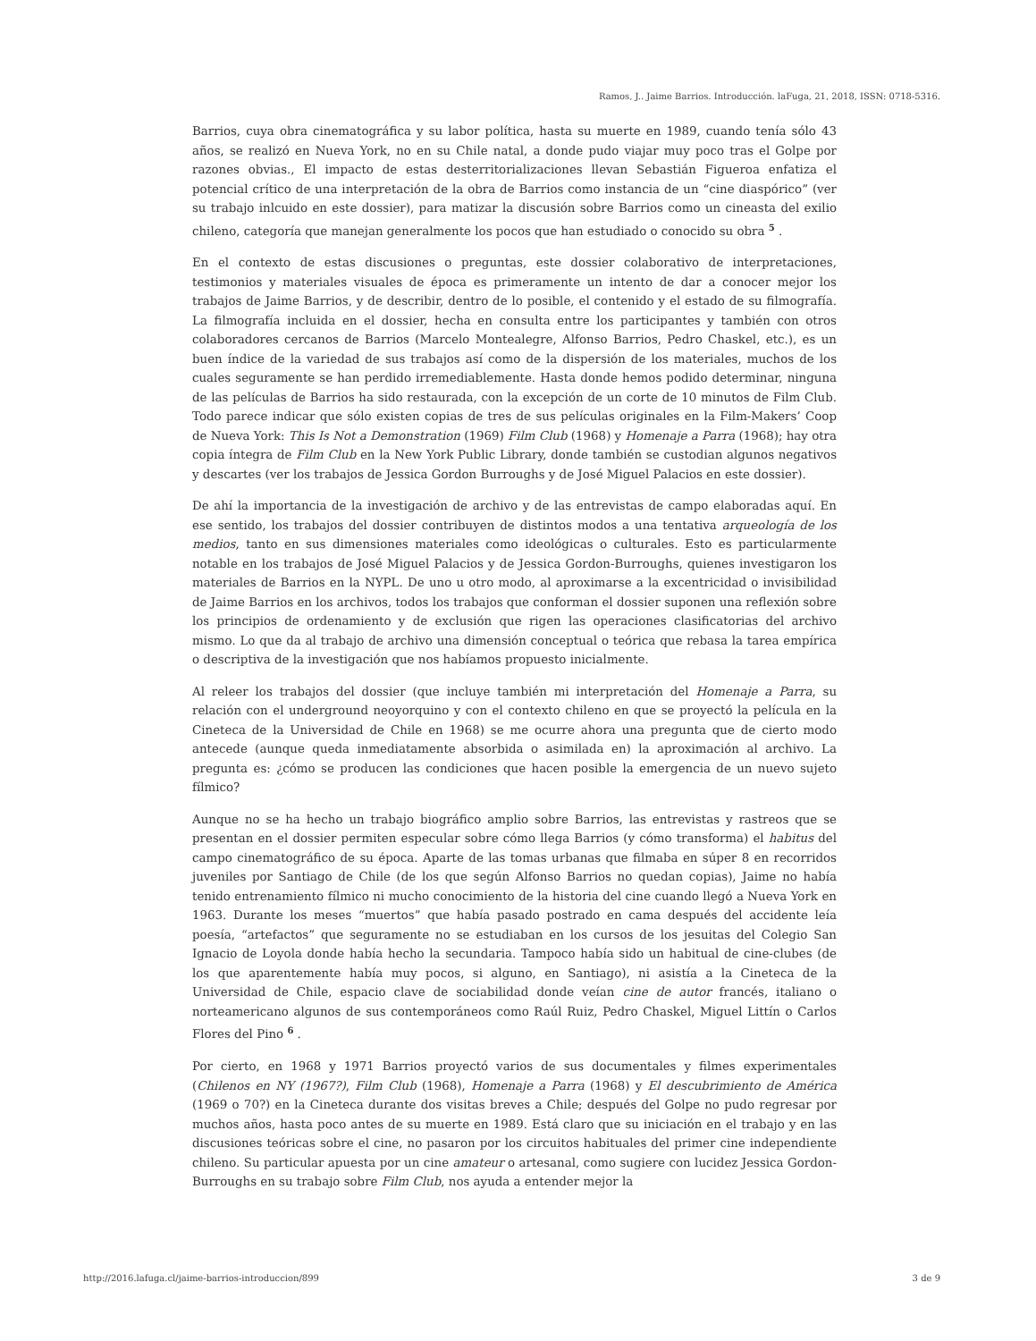Ramos, J.. Jaime Barrios. Introducción. laFuga, 21, 2018, ISSN: 0718-5316.
Barrios, cuya obra cinematográfica y su labor política, hasta su muerte en 1989, cuando tenía sólo 43 años, se realizó en Nueva York, no en su Chile natal, a donde pudo viajar muy poco tras el Golpe por razones obvias., El impacto de estas desterritorializaciones llevan Sebastián Figueroa enfatiza el potencial crítico de una interpretación de la obra de Barrios como instancia de un “cine diaspórico” (ver su trabajo inlcuido en este dossier), para matizar la discusión sobre Barrios como un cineasta del exilio chileno, categoría que manejan generalmente los pocos que han estudiado o conocido su obra <sup>5</sup> .
En el contexto de estas discusiones o preguntas, este dossier colaborativo de interpretaciones, testimonios y materiales visuales de época es primeramente un intento de dar a conocer mejor los trabajos de Jaime Barrios, y de describir, dentro de lo posible, el contenido y el estado de su filmografía. La filmografía incluida en el dossier, hecha en consulta entre los participantes y también con otros colaboradores cercanos de Barrios (Marcelo Montealegre, Alfonso Barrios, Pedro Chaskel, etc.), es un buen índice de la variedad de sus trabajos así como de la dispersión de los materiales, muchos de los cuales seguramente se han perdido irremediablemente. Hasta donde hemos podido determinar, ninguna de las películas de Barrios ha sido restaurada, con la excepción de un corte de 10 minutos de Film Club. Todo parece indicar que sólo existen copias de tres de sus películas originales en la Film-Makers’ Coop de Nueva York: This Is Not a Demonstration (1969) Film Club (1968) y Homenaje a Parra (1968); hay otra copia íntegra de Film Club en la New York Public Library, donde también se custodian algunos negativos y descartes (ver los trabajos de Jessica Gordon Burroughs y de José Miguel Palacios en este dossier).
De ahí la importancia de la investigación de archivo y de las entrevistas de campo elaboradas aquí. En ese sentido, los trabajos del dossier contribuyen de distintos modos a una tentativa arqueología de los medios, tanto en sus dimensiones materiales como ideológicas o culturales. Esto es particularmente notable en los trabajos de José Miguel Palacios y de Jessica Gordon-Burroughs, quienes investigaron los materiales de Barrios en la NYPL. De uno u otro modo, al aproximarse a la excentricidad o invisibilidad de Jaime Barrios en los archivos, todos los trabajos que conforman el dossier suponen una reflexión sobre los principios de ordenamiento y de exclusión que rigen las operaciones clasificatorias del archivo mismo. Lo que da al trabajo de archivo una dimensión conceptual o teórica que rebasa la tarea empírica o descriptiva de la investigación que nos habíamos propuesto inicialmente.
Al releer los trabajos del dossier (que incluye también mi interpretación del Homenaje a Parra, su relación con el underground neoyorquino y con el contexto chileno en que se proyectó la película en la Cineteca de la Universidad de Chile en 1968) se me ocurre ahora una pregunta que de cierto modo antecede (aunque queda inmediatamente absorbida o asimilada en) la aproximación al archivo. La pregunta es: ¿cómo se producen las condiciones que hacen posible la emergencia de un nuevo sujeto fílmico?
Aunque no se ha hecho un trabajo biográfico amplio sobre Barrios, las entrevistas y rastreos que se presentan en el dossier permiten especular sobre cómo llega Barrios (y cómo transforma) el habitus del campo cinematográfico de su época. Aparte de las tomas urbanas que filmaba en súper 8 en recorridos juveniles por Santiago de Chile (de los que según Alfonso Barrios no quedan copias), Jaime no había tenido entrenamiento fílmico ni mucho conocimiento de la historia del cine cuando llegó a Nueva York en 1963. Durante los meses “muertos” que había pasado postrado en cama después del accidente leía poesía, “artefactos” que seguramente no se estudiaban en los cursos de los jesuitas del Colegio San Ignacio de Loyola donde había hecho la secundaria. Tampoco había sido un habitual de cine-clubes (de los que aparentemente había muy pocos, si alguno, en Santiago), ni asistía a la Cineteca de la Universidad de Chile, espacio clave de sociabilidad donde veían cine de autor francés, italiano o norteamericano algunos de sus contemporáneos como Raúl Ruiz, Pedro Chaskel, Miguel Littín o Carlos Flores del Pino <sup>6</sup> .
Por cierto, en 1968 y 1971 Barrios proyectó varios de sus documentales y filmes experimentales (Chilenos en NY (1967?), Film Club (1968), Homenaje a Parra (1968) y El descubrimiento de América (1969 o 70?) en la Cineteca durante dos visitas breves a Chile; después del Golpe no pudo regresar por muchos años, hasta poco antes de su muerte en 1989. Está claro que su iniciación en el trabajo y en las discusiones teóricas sobre el cine, no pasaron por los circuitos habituales del primer cine independiente chileno. Su particular apuesta por un cine amateur o artesanal, como sugiere con lucidez Jessica Gordon-Burroughs en su trabajo sobre Film Club, nos ayuda a entender mejor la
http://2016.lafuga.cl/jaime-barrios-introduccion/899 3 de 9